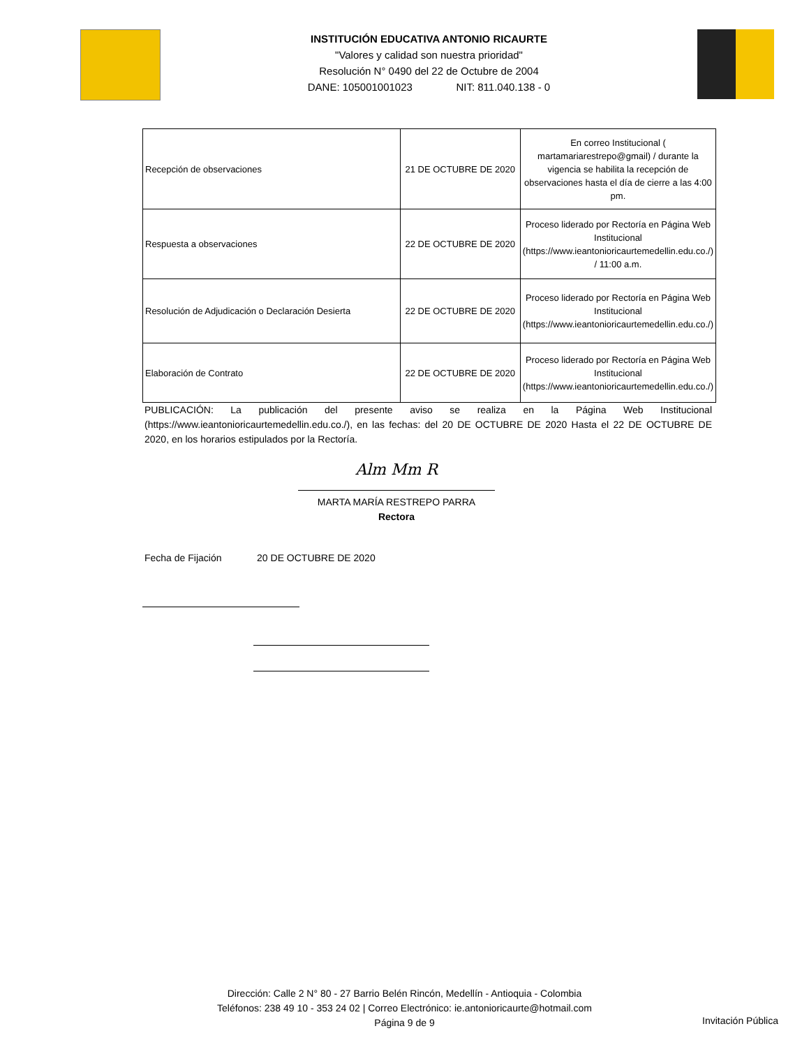INSTITUCIÓN EDUCATIVA ANTONIO RICAURTE
"Valores y calidad son nuestra prioridad"
Resolución N° 0490 del 22 de Octubre de 2004
DANE: 105001001023 NIT: 811.040.138 - 0
| Recepción de observaciones | 21 DE OCTUBRE DE 2020 | En correo Institucional ( martamariarestrepo@gmail) / durante la vigencia se habilita la recepción de observaciones hasta el día de cierre a las 4:00 pm. |
| Respuesta a observaciones | 22 DE OCTUBRE DE 2020 | Proceso liderado por Rectoría en Página Web Institucional (https://www.ieantonioricaurtemedellin.edu.co./) / 11:00 a.m. |
| Resolución de Adjudicación o Declaración Desierta | 22 DE OCTUBRE DE 2020 | Proceso liderado por Rectoría en Página Web Institucional (https://www.ieantonioricaurtemedellin.edu.co./) |
| Elaboración de Contrato | 22 DE OCTUBRE DE 2020 | Proceso liderado por Rectoría en Página Web Institucional (https://www.ieantonioricaurtemedellin.edu.co./) |
PUBLICACIÓN: La publicación del presente aviso se realiza en la Página Web Institucional (https://www.ieantonioricaurtemedellin.edu.co./), en las fechas: del 20 DE OCTUBRE DE 2020 Hasta el 22 DE OCTUBRE DE 2020, en los horarios estipulados por la Rectoría.
Alm Mm R
MARTA MARÍA RESTREPO PARRA
Rectora
Fecha de Fijación 20 DE OCTUBRE DE 2020
Dirección: Calle 2 N° 80 - 27 Barrio Belén Rincón, Medellín - Antioquia - Colombia
Teléfonos: 238 49 10 - 353 24 02 | Correo Electrónico: ie.antonioricaurte@hotmail.com
Página 9 de 9
Invitación Pública